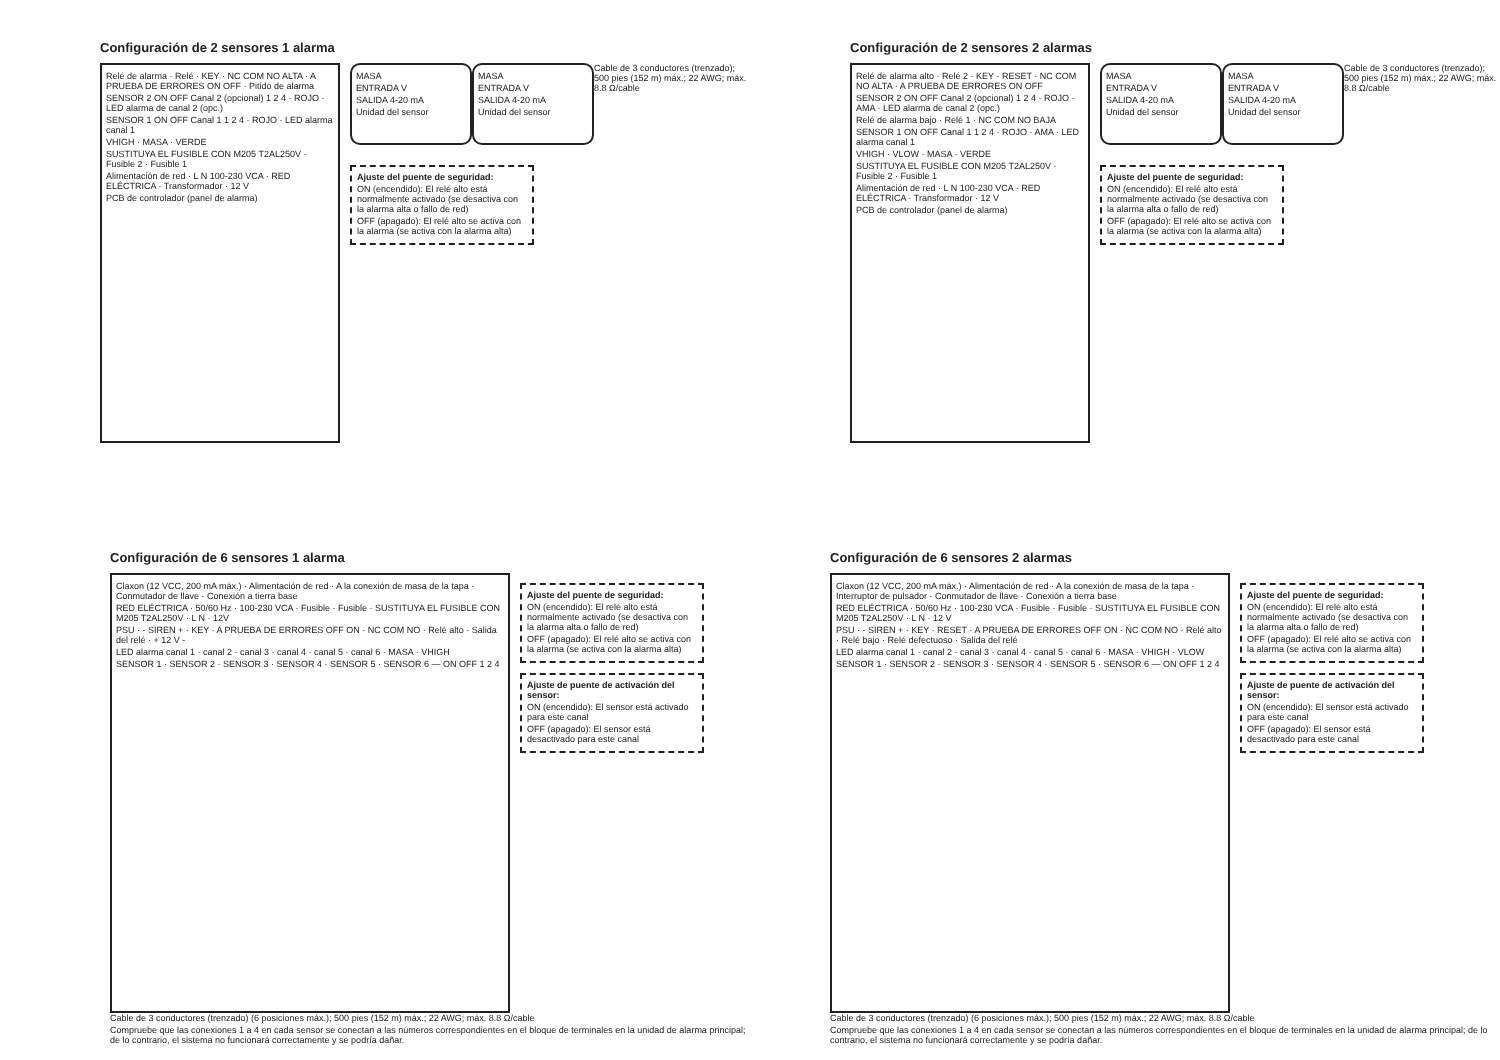Configuración de 2 sensores 1 alarma
Relé de alarma · Relé · KEY · NC COM NO ALTA · A PRUEBA DE ERRORES ON OFF · Pitido de alarma
SENSOR 2 ON OFF Canal 2 (opcional) 1 2 4 · ROJO · LED alarma de canal 2 (opc.)
SENSOR 1 ON OFF Canal 1 1 2 4 · ROJO · LED alarma canal 1
VHIGH · MASA · VERDE
SUSTITUYA EL FUSIBLE CON M205 T2AL250V · Fusible 2 · Fusible 1
Alimentación de red · L N 100-230 VCA · RED ELÉCTRICA · Transformador · 12 V
PCB de controlador (panel de alarma)
MASA
ENTRADA V
SALIDA 4-20 mA
Unidad del sensor
MASA
ENTRADA V
SALIDA 4-20 mA
Unidad del sensor
Cable de 3 conductores (trenzado); 500 pies (152 m) máx.; 22 AWG; máx. 8.8 Ω/cable
Ajuste del puente de seguridad:
ON (encendido): El relé alto está normalmente activado (se desactiva con la alarma alta o fallo de red)
OFF (apagado): El relé alto se activa con la alarma (se activa con la alarma alta)
Configuración de 2 sensores 2 alarmas
Relé de alarma alto · Relé 2 · KEY · RESET · NC COM NO ALTA · A PRUEBA DE ERRORES ON OFF
SENSOR 2 ON OFF Canal 2 (opcional) 1 2 4 · ROJO · AMA · LED alarma de canal 2 (opc.)
Relé de alarma bajo · Relé 1 · NC COM NO BAJA
SENSOR 1 ON OFF Canal 1 1 2 4 · ROJO · AMA · LED alarma canal 1
VHIGH · VLOW · MASA · VERDE
SUSTITUYA EL FUSIBLE CON M205 T2AL250V · Fusible 2 · Fusible 1
Alimentación de red · L N 100-230 VCA · RED ELÉCTRICA · Transformador · 12 V
PCB de controlador (panel de alarma)
MASA
ENTRADA V
SALIDA 4-20 mA
Unidad del sensor
MASA
ENTRADA V
SALIDA 4-20 mA
Unidad del sensor
Cable de 3 conductores (trenzado); 500 pies (152 m) máx.; 22 AWG; máx. 8.8 Ω/cable
Ajuste del puente de seguridad:
ON (encendido): El relé alto está normalmente activado (se desactiva con la alarma alta o fallo de red)
OFF (apagado): El relé alto se activa con la alarma (se activa con la alarma alta)
Configuración de 6 sensores 1 alarma
Claxon (12 VCC, 200 mA máx.) · Alimentación de red · A la conexión de masa de la tapa · Conmutador de llave · Conexión a tierra base
RED ELÉCTRICA · 50/60 Hz · 100-230 VCA · Fusible · Fusible · SUSTITUYA EL FUSIBLE CON M205 T2AL250V · L N · 12V
PSU · - SIREN + · KEY · A PRUEBA DE ERRORES OFF ON · NC COM NO · Relé alto · Salida del relé · + 12 V -
LED alarma canal 1 · canal 2 · canal 3 · canal 4 · canal 5 · canal 6 · MASA · VHIGH
SENSOR 1 · SENSOR 2 · SENSOR 3 · SENSOR 4 · SENSOR 5 · SENSOR 6 — ON OFF 1 2 4
Ajuste del puente de seguridad:
ON (encendido): El relé alto está normalmente activado (se desactiva con la alarma alta o fallo de red)
OFF (apagado): El relé alto se activa con la alarma (se activa con la alarma alta)
Ajuste de puente de activación del sensor:
ON (encendido): El sensor está activado para este canal
OFF (apagado): El sensor está desactivado para este canal
Cable de 3 conductores (trenzado) (6 posiciones máx.); 500 pies (152 m) máx.; 22 AWG; máx. 8.8 Ω/cable
Compruebe que las conexiones 1 a 4 en cada sensor se conectan a las números correspondientes en el bloque de terminales en la unidad de alarma principal; de lo contrario, el sistema no funcionará correctamente y se podría dañar.
Configuración de 6 sensores 2 alarmas
Claxon (12 VCC, 200 mA máx.) · Alimentación de red · A la conexión de masa de la tapa · Interruptor de pulsador · Conmutador de llave · Conexión a tierra base
RED ELÉCTRICA · 50/60 Hz · 100-230 VCA · Fusible · Fusible · SUSTITUYA EL FUSIBLE CON M205 T2AL250V · L N · 12 V
PSU · - SIREN + · KEY · RESET · A PRUEBA DE ERRORES OFF ON · NC COM NO · Relé alto · Relé bajo · Relé defectuoso · Salida del relé
LED alarma canal 1 · canal 2 · canal 3 · canal 4 · canal 5 · canal 6 · MASA · VHIGH · VLOW
SENSOR 1 · SENSOR 2 · SENSOR 3 · SENSOR 4 · SENSOR 5 · SENSOR 6 — ON OFF 1 2 4
Ajuste del puente de seguridad:
ON (encendido): El relé alto está normalmente activado (se desactiva con la alarma alta o fallo de red)
OFF (apagado): El relé alto se activa con la alarma (se activa con la alarma alta)
Ajuste de puente de activación del sensor:
ON (encendido): El sensor está activado para este canal
OFF (apagado): El sensor está desactivado para este canal
Cable de 3 conductores (trenzado) (6 posiciones máx.); 500 pies (152 m) máx.; 22 AWG; máx. 8.8 Ω/cable
Compruebe que las conexiones 1 a 4 en cada sensor se conectan a las números correspondientes en el bloque de terminales en la unidad de alarma principal; de lo contrario, el sistema no funcionará correctamente y se podría dañar.